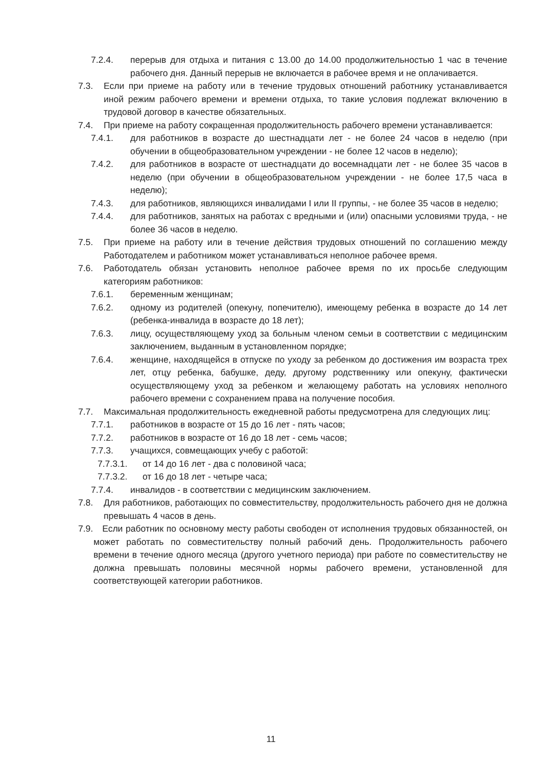7.2.4. перерыв для отдыха и питания с 13.00 до 14.00 продолжительностью 1 час в течение рабочего дня. Данный перерыв не включается в рабочее время и не оплачивается.
7.3. Если при приеме на работу или в течение трудовых отношений работнику устанавливается иной режим рабочего времени и времени отдыха, то такие условия подлежат включению в трудовой договор в качестве обязательных.
7.4. При приеме на работу сокращенная продолжительность рабочего времени устанавливается:
7.4.1. для работников в возрасте до шестнадцати лет - не более 24 часов в неделю (при обучении в общеобразовательном учреждении - не более 12 часов в неделю);
7.4.2. для работников в возрасте от шестнадцати до восемнадцати лет - не более 35 часов в неделю (при обучении в общеобразовательном учреждении - не более 17,5 часа в неделю);
7.4.3. для работников, являющихся инвалидами I или II группы, - не более 35 часов в неделю;
7.4.4. для работников, занятых на работах с вредными и (или) опасными условиями труда, - не более 36 часов в неделю.
7.5. При приеме на работу или в течение действия трудовых отношений по соглашению между Работодателем и работником может устанавливаться неполное рабочее время.
7.6. Работодатель обязан установить неполное рабочее время по их просьбе следующим категориям работников:
7.6.1. беременным женщинам;
7.6.2. одному из родителей (опекуну, попечителю), имеющему ребенка в возрасте до 14 лет (ребенка-инвалида в возрасте до 18 лет);
7.6.3. лицу, осуществляющему уход за больным членом семьи в соответствии с медицинским заключением, выданным в установленном порядке;
7.6.4. женщине, находящейся в отпуске по уходу за ребенком до достижения им возраста трех лет, отцу ребенка, бабушке, деду, другому родственнику или опекуну, фактически осуществляющему уход за ребенком и желающему работать на условиях неполного рабочего времени с сохранением права на получение пособия.
7.7. Максимальная продолжительность ежедневной работы предусмотрена для следующих лиц:
7.7.1. работников в возрасте от 15 до 16 лет - пять часов;
7.7.2. работников в возрасте от 16 до 18 лет - семь часов;
7.7.3. учащихся, совмещающих учебу с работой:
7.7.3.1. от 14 до 16 лет - два с половиной часа;
7.7.3.2. от 16 до 18 лет - четыре часа;
7.7.4. инвалидов - в соответствии с медицинским заключением.
7.8. Для работников, работающих по совместительству, продолжительность рабочего дня не должна превышать 4 часов в день.
7.9. Если работник по основному месту работы свободен от исполнения трудовых обязанностей, он может работать по совместительству полный рабочий день. Продолжительность рабочего времени в течение одного месяца (другого учетного периода) при работе по совместительству не должна превышать половины месячной нормы рабочего времени, установленной для соответствующей категории работников.
11